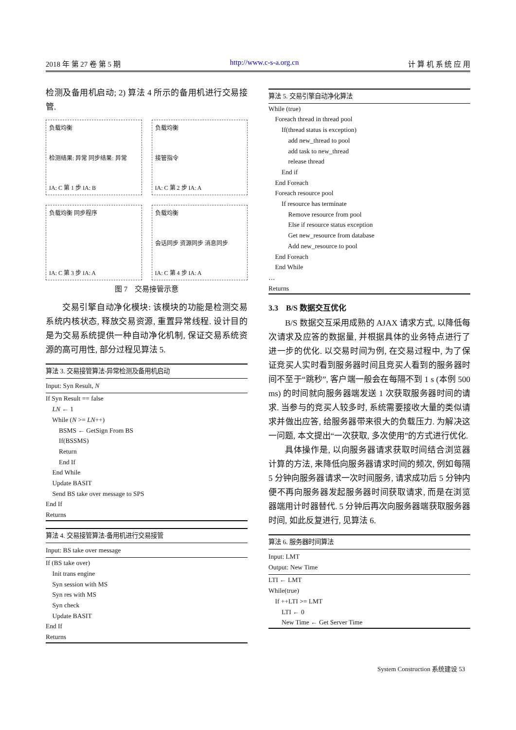2018 年 第 27 卷 第 5 期 http://www.c-s-a.org.cn 计 算 机 系 统 应 用
检测及备用机启动; 2) 算法 4 所示的备用机进行交易接管.
负载均衡
检测结果: 异常 同步结果: 异常
IA: C 第 1 步 IA: B
负载均衡
接管指令
IA: C 第 2 步 IA: A
负载均衡 同步程序
IA: C 第 3 步 IA: A
负载均衡
会话同步 资源同步 消息同步
IA: C 第 4 步 IA: A
图 7　交易接管示意
交易引擎自动净化模块: 该模块的功能是检测交易系统内核状态, 释放交易资源, 重置异常线程. 设计目的是为交易系统提供一种自动净化机制, 保证交易系统资源的高可用性, 部分过程见算法 5.
算法 3. 交易接管算法-异常检测及备用机启动
Input: Syn Result, N
If Syn Result == false LN ← 1 While (N >= LN++) BSMS ← GetSign From BS If(BSSMS) Return End If End While Update BASIT Send BS take over message to SPS End If Returns
算法 4. 交易接管算法-备用机进行交易接管
Input: BS take over message
If (BS take over) Init trans engine Syn session with MS Syn res with MS Syn check Update BASIT End If Returns
算法 5. 交易引擎自动净化算法
While (true) Foreach thread in thread pool If(thread status is exception) add new_thread to pool add task to new_thread release thread End if End Foreach Foreach resource pool If resource has terminate Remove resource from pool Else if resource status exception Get new_resource from database Add new_resource to pool End Foreach End While … Returns
3.3　B/S 数据交互优化
B/S 数据交互采用成熟的 AJAX 请求方式, 以降低每次请求及应答的数据量, 并根据具体的业务特点进行了进一步的优化. 以交易时间为例, 在交易过程中, 为了保证竞买人实时看到服务器时间且竞买人看到的服务器时间不至于“跳秒”, 客户端一般会在每隔不到 1 s (本例 500 ms) 的时间就向服务器端发送 1 次获取服务器时间的请求. 当参与的竞买人较多时, 系统需要接收大量的类似请求并做出应答, 给服务器带来很大的负载压力. 为解决这一问题, 本文提出“一次获取, 多次使用”的方式进行优化.
具体操作是, 以向服务器请求获取时间结合浏览器计算的方法, 来降低向服务器请求时间的频次, 例如每隔 5 分钟向服务器请求一次时间服务, 请求成功后 5 分钟内便不再向服务器发起服务器时间获取请求, 而是在浏览器端用计时器替代. 5 分钟后再次向服务器端获取服务器时间, 如此反复进行, 见算法 6.
算法 6. 服务器时间算法
Input: LMT
Output: New Time
LTI ← LMT While(true) If ++LTI >= LMT LTI ← 0 New Time ← Get Server Time
System Construction 系统建设 53